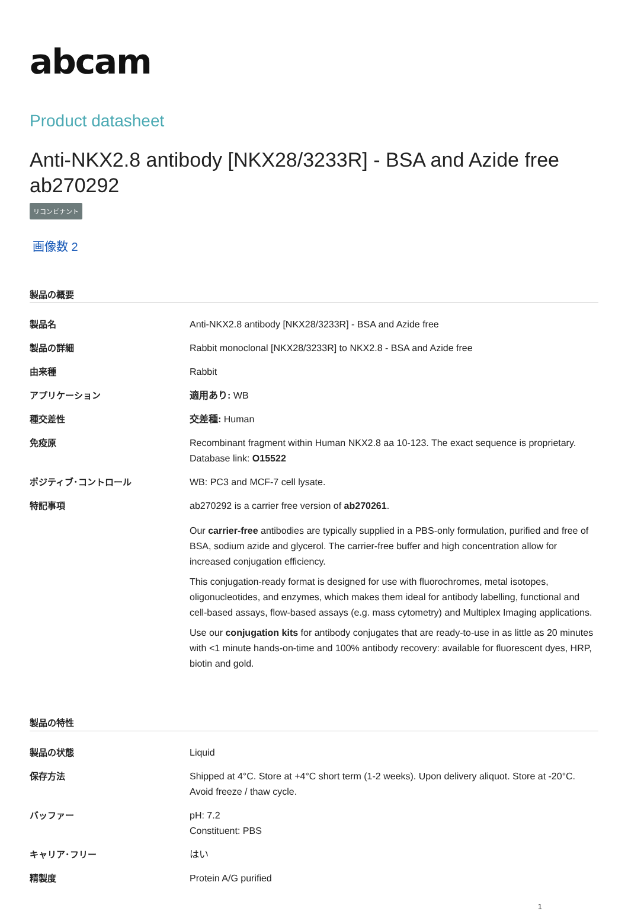abcam
Product datasheet
Anti-NKX2.8 antibody [NKX28/3233R] - BSA and Azide free ab270292
リコンビナント
画像数 2
製品の概要
| 製品名 | Anti-NKX2.8 antibody [NKX28/3233R] - BSA and Azide free |
| 製品の詳細 | Rabbit monoclonal [NKX28/3233R] to NKX2.8 - BSA and Azide free |
| 由来種 | Rabbit |
| アプリケーション | 適用あり: WB |
| 種交差性 | 交差種: Human |
| 免疫原 | Recombinant fragment within Human NKX2.8 aa 10-123. The exact sequence is proprietary. Database link: O15522 |
| ポジティブ･コントロール | WB: PC3 and MCF-7 cell lysate. |
| 特記事項 | ab270292 is a carrier free version of ab270261 . Our carrier-free antibodies are typically supplied in a PBS-only formulation, purified and free of BSA, sodium azide and glycerol. The carrier-free buffer and high concentration allow for increased conjugation efficiency. This conjugation-ready format is designed for use with fluorochromes, metal isotopes, oligonucleotides, and enzymes, which makes them ideal for antibody labelling, functional and cell-based assays, flow-based assays (e.g. mass cytometry) and Multiplex Imaging applications. Use our conjugation kits for antibody conjugates that are ready-to-use in as little as 20 minutes with <1 minute hands-on-time and 100% antibody recovery: available for fluorescent dyes, HRP, biotin and gold. |
製品の特性
| 製品の状態 | Liquid |
| 保存方法 | Shipped at 4°C. Store at +4°C short term (1-2 weeks). Upon delivery aliquot. Store at -20°C. Avoid freeze / thaw cycle. |
| バッファー | pH: 7.2 Constituent: PBS |
| キャリア･フリー | はい |
| 精製度 | Protein A/G purified |
1